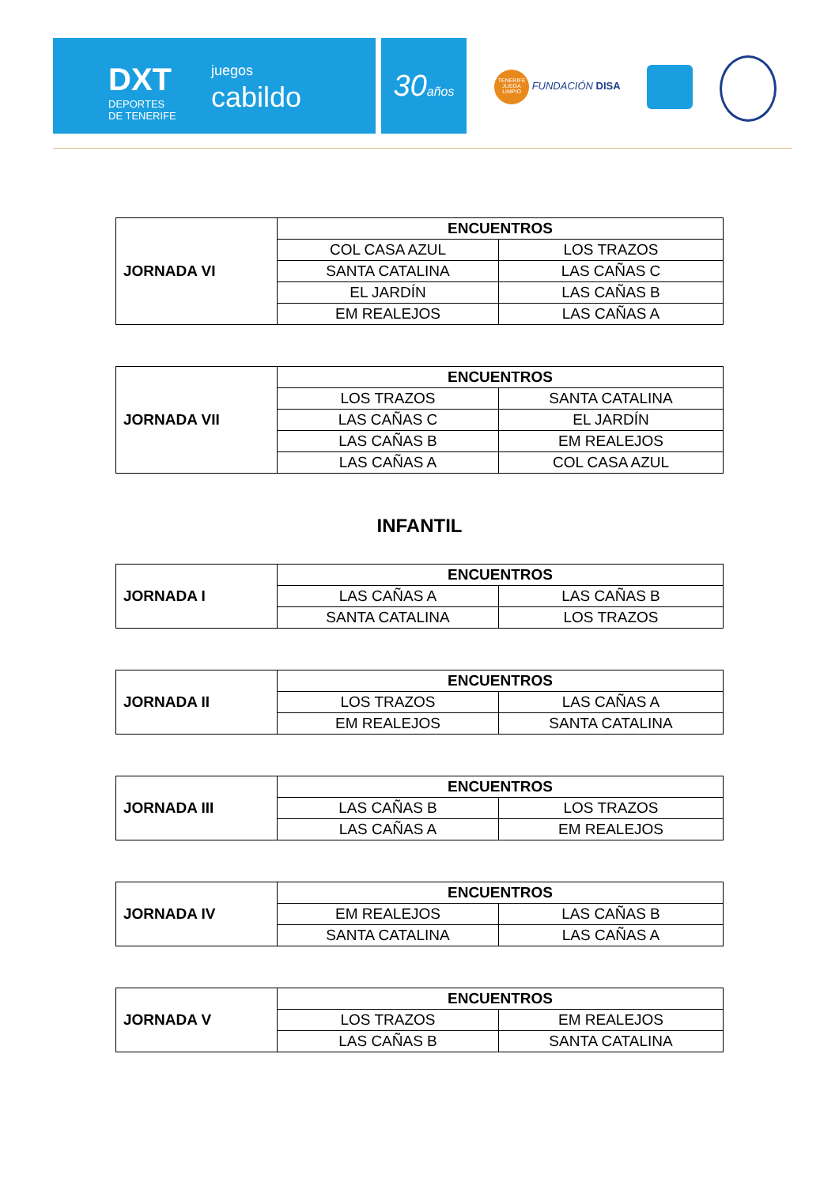DXT
DEPORTES
DE TENERIFE
juegos
cabildo
30años
TENERIFE JUEGA LIMPIO FUNDACIÓN DISA
| JORNADA VI | ENCUENTROS | |
| | COL CASA AZUL | LOS TRAZOS |
| | SANTA CATALINA | LAS CAÑAS C |
| | EL JARDÍN | LAS CAÑAS B |
| | EM REALEJOS | LAS CAÑAS A |
| JORNADA VII | ENCUENTROS | |
| | LOS TRAZOS | SANTA CATALINA |
| | LAS CAÑAS C | EL JARDÍN |
| | LAS CAÑAS B | EM REALEJOS |
| | LAS CAÑAS A | COL CASA AZUL |
INFANTIL
| JORNADA I | ENCUENTROS | |
| | LAS CAÑAS A | LAS CAÑAS B |
| | SANTA CATALINA | LOS TRAZOS |
| JORNADA II | ENCUENTROS | |
| | LOS TRAZOS | LAS CAÑAS A |
| | EM REALEJOS | SANTA CATALINA |
| JORNADA III | ENCUENTROS | |
| | LAS CAÑAS B | LOS TRAZOS |
| | LAS CAÑAS A | EM REALEJOS |
| JORNADA IV | ENCUENTROS | |
| | EM REALEJOS | LAS CAÑAS B |
| | SANTA CATALINA | LAS CAÑAS A |
| JORNADA V | ENCUENTROS | |
| | LOS TRAZOS | EM REALEJOS |
| | LAS CAÑAS B | SANTA CATALINA |